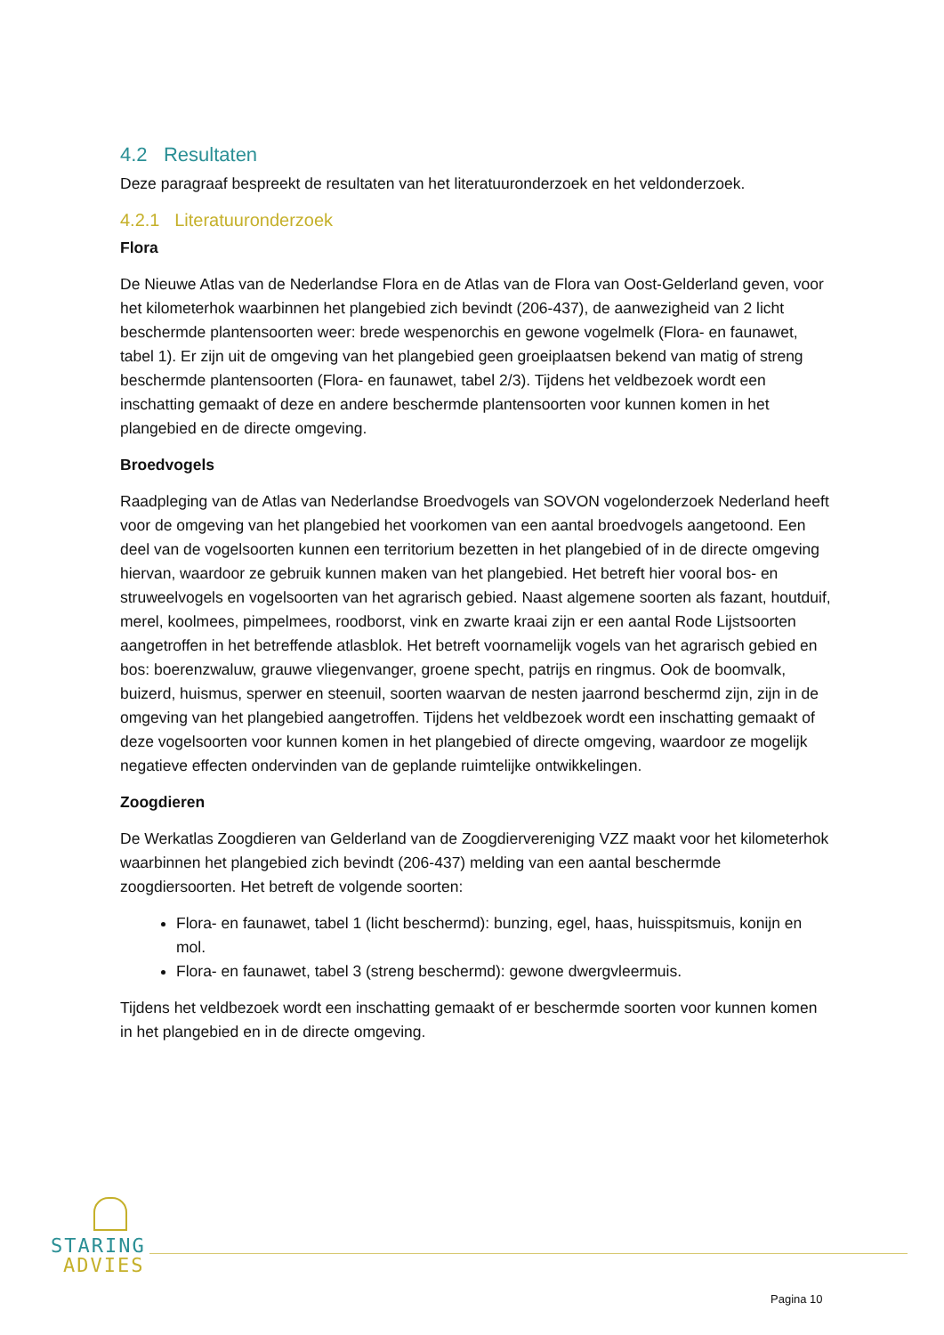4.2 Resultaten
Deze paragraaf bespreekt de resultaten van het literatuuronderzoek en het veldonderzoek.
4.2.1 Literatuuronderzoek
Flora
De Nieuwe Atlas van de Nederlandse Flora en de Atlas van de Flora van Oost-Gelderland geven, voor het kilometerhok waarbinnen het plangebied zich bevindt (206-437), de aanwezigheid van 2 licht beschermde plantensoorten weer: brede wespenorchis en gewone vogelmelk (Flora- en faunawet, tabel 1). Er zijn uit de omgeving van het plangebied geen groeiplaatsen bekend van matig of streng beschermde plantensoorten (Flora- en faunawet, tabel 2/3). Tijdens het veldbezoek wordt een inschatting gemaakt of deze en andere beschermde plantensoorten voor kunnen komen in het plangebied en de directe omgeving.
Broedvogels
Raadpleging van de Atlas van Nederlandse Broedvogels van SOVON vogelonderzoek Nederland heeft voor de omgeving van het plangebied het voorkomen van een aantal broedvogels aangetoond. Een deel van de vogelsoorten kunnen een territorium bezetten in het plangebied of in de directe omgeving hiervan, waardoor ze gebruik kunnen maken van het plangebied. Het betreft hier vooral bos- en struweelvogels en vogelsoorten van het agrarisch gebied. Naast algemene soorten als fazant, houtduif, merel, koolmees, pimpelmees, roodborst, vink en zwarte kraai zijn er een aantal Rode Lijstsoorten aangetroffen in het betreffende atlasblok. Het betreft voornamelijk vogels van het agrarisch gebied en bos: boerenzwaluw, grauwe vliegenvanger, groene specht, patrijs en ringmus. Ook de boomvalk, buizerd, huismus, sperwer en steenuil, soorten waarvan de nesten jaarrond beschermd zijn, zijn in de omgeving van het plangebied aangetroffen. Tijdens het veldbezoek wordt een inschatting gemaakt of deze vogelsoorten voor kunnen komen in het plangebied of directe omgeving, waardoor ze mogelijk negatieve effecten ondervinden van de geplande ruimtelijke ontwikkelingen.
Zoogdieren
De Werkatlas Zoogdieren van Gelderland van de Zoogdiervereniging VZZ maakt voor het kilometerhok waarbinnen het plangebied zich bevindt (206-437) melding van een aantal beschermde zoogdiersoorten. Het betreft de volgende soorten:
Flora- en faunawet, tabel 1 (licht beschermd): bunzing, egel, haas, huisspitsmuis, konijn en mol.
Flora- en faunawet, tabel 3 (streng beschermd): gewone dwergvleermuis.
Tijdens het veldbezoek wordt een inschatting gemaakt of er beschermde soorten voor kunnen komen in het plangebied en in de directe omgeving.
STARING
ADVIES
Pagina 10